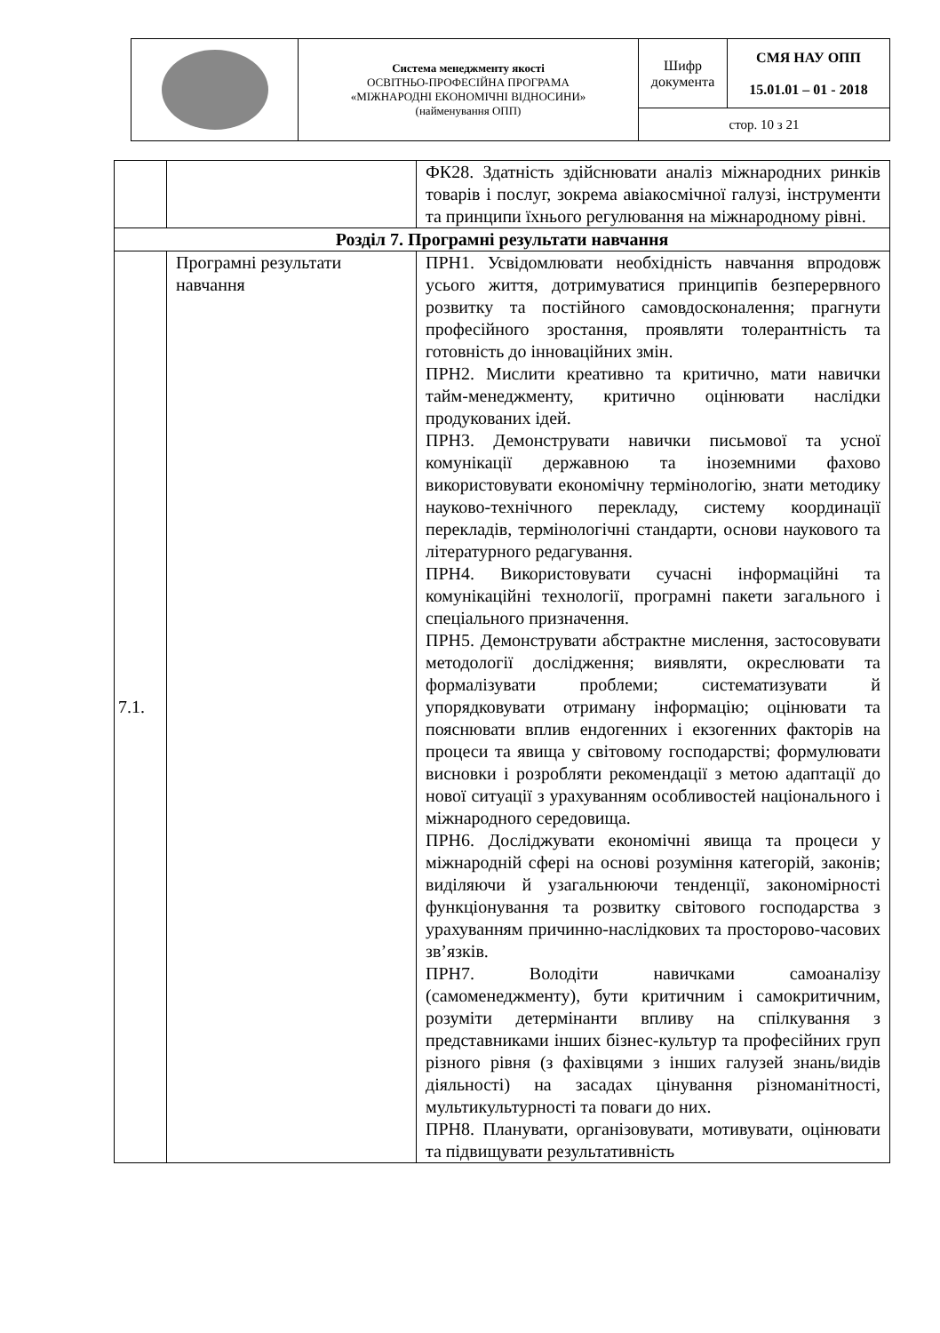| | Система менеджменту якості ОСВІТНЬО-ПРОФЕСІЙНА ПРОГРАМА «МІЖНАРОДНІ ЕКОНОМІЧНІ ВІДНОСИНИ» (найменування ОПП) | Шифр документа | СМЯ НАУ ОПП 15.01.01 – 01 - 2018 |
| | | стор. 10 з 21 | |
| | | ФК28. Здатність здійснювати аналіз міжнародних ринків товарів і послуг, зокрема авіакосмічної галузі, інструменти та принципи їхнього регулювання на міжнародному рівні. |
| Розділ 7. Програмні результати навчання | | |
| 7.1. | Програмні результати навчання | ПРН1. Усвідомлювати необхідність навчання впродовж усього життя, дотримуватися принципів безперервного розвитку та постійного самовдосконалення; прагнути професійного зростання, проявляти толерантність та готовність до інноваційних змін. ПРН2. Мислити креативно та критично, мати навички тайм-менеджменту, критично оцінювати наслідки продукованих ідей. ПРН3. Демонструвати навички письмової та усної комунікації державною та іноземними фахово використовувати економічну термінологію, знати методику науково-технічного перекладу, систему координації перекладів, термінологічні стандарти, основи наукового та літературного редагування. ПРН4. Використовувати сучасні інформаційні та комунікаційні технології, програмні пакети загального і спеціального призначення. ПРН5. Демонструвати абстрактне мислення, застосовувати методології дослідження; виявляти, окреслювати та формалізувати проблеми; систематизувати й упорядковувати отриману інформацію; оцінювати та пояснювати вплив ендогенних і екзогенних факторів на процеси та явища у світовому господарстві; формулювати висновки і розробляти рекомендації з метою адаптації до нової ситуації з урахуванням особливостей національного і міжнародного середовища. ПРН6. Досліджувати економічні явища та процеси у міжнародній сфері на основі розуміння категорій, законів; виділяючи й узагальнюючи тенденції, закономірності функціонування та розвитку світового господарства з урахуванням причинно-наслідкових та просторово-часових зв’язків. ПРН7. Володіти навичками самоаналізу (самоменеджменту), бути критичним і самокритичним, розуміти детермінанти впливу на спілкування з представниками інших бізнес-культур та професійних груп різного рівня (з фахівцями з інших галузей знань/видів діяльності) на засадах цінування різноманітності, мультикультурності та поваги до них. ПРН8. Планувати, організовувати, мотивувати, оцінювати та підвищувати результативність |